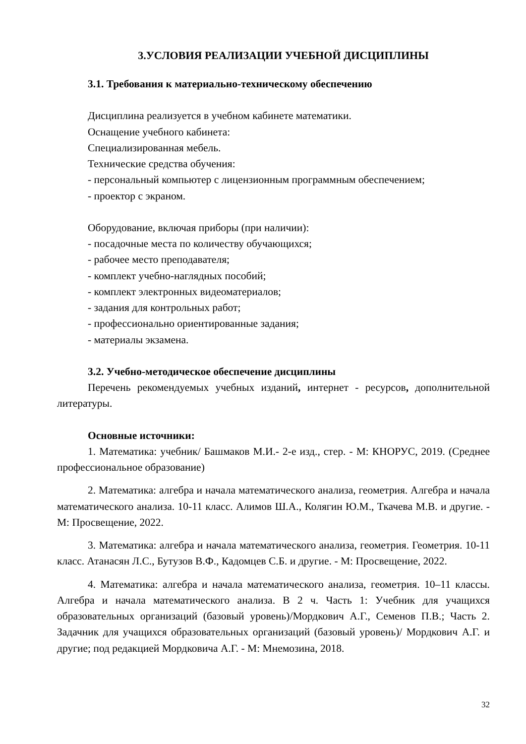3.УСЛОВИЯ РЕАЛИЗАЦИИ УЧЕБНОЙ ДИСЦИПЛИНЫ
3.1. Требования к материально-техническому обеспечению
Дисциплина реализуется в учебном кабинете математики.
Оснащение учебного кабинета:
Специализированная мебель.
Технические средства обучения:
- персональный компьютер с лицензионным программным обеспечением;
- проектор с экраном.
Оборудование, включая приборы (при наличии):
- посадочные места по количеству обучающихся;
- рабочее место преподавателя;
- комплект учебно-наглядных пособий;
- комплект электронных видеоматериалов;
- задания для контрольных работ;
- профессионально ориентированные задания;
- материалы экзамена.
3.2. Учебно-методическое обеспечение дисциплины
Перечень рекомендуемых учебных изданий, интернет - ресурсов, дополнительной литературы.
Основные источники:
1. Математика: учебник/ Башмаков М.И.- 2-е изд., стер. - М: КНОРУС, 2019. (Среднее профессиональное образование)
2. Математика: алгебра и начала математического анализа, геометрия. Алгебра и начала математического анализа. 10-11 класс. Алимов Ш.А., Колягин Ю.М., Ткачева М.В. и другие. - М: Просвещение, 2022.
3. Математика: алгебра и начала математического анализа, геометрия. Геометрия. 10-11 класс. Атанасян Л.С., Бутузов В.Ф., Кадомцев С.Б. и другие. - М: Просвещение, 2022.
4. Математика: алгебра и начала математического анализа, геометрия. 10–11 классы. Алгебра и начала математического анализа. В 2 ч. Часть 1: Учебник для учащихся образовательных организаций (базовый уровень)/Мордкович А.Г., Семенов П.В.; Часть 2. Задачник для учащихся образовательных организаций (базовый уровень)/ Мордкович А.Г. и другие; под редакцией Мордковича А.Г. - М: Мнемозина, 2018.
32